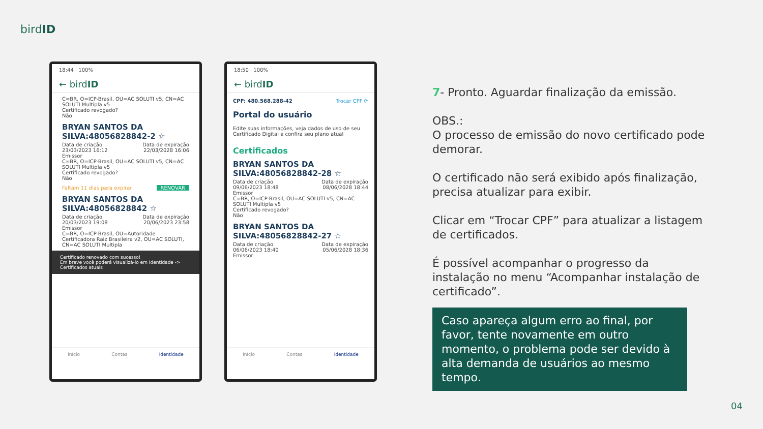birdID
18:44 · 100%
← birdID
C=BR, O=ICP-Brasil, OU=AC SOLUTI v5, CN=AC SOLUTI Multipla v5
Certificado revogado?
Não
BRYAN SANTOS DA SILVA:48056828842-2 ☆
Data de criação Data de expiração
23/03/2023 16:12 22/03/2028 16:06
Emissor
C=BR, O=ICP-Brasil, OU=AC SOLUTI v5, CN=AC SOLUTI Multipla v5
Certificado revogado?
Não
Faltam 11 dias para expirar RENOVAR
BRYAN SANTOS DA SILVA:48056828842 ☆
Data de criação Data de expiração
20/03/2023 19:08 20/06/2023 23:58
Emissor
C=BR, O=ICP-Brasil, OU=Autoridade Certificadora Raiz Brasileira v2, OU=AC SOLUTI, CN=AC SOLUTI Multipla
Certificado renovado com sucesso!
Em breve você poderá visualizá-lo em Identidade -> Certificados atuais
Início Contas Identidade
18:50 · 100%
← birdID
CPF: 480.568.288-42 Trocar CPF ⟳
Portal do usuário
Edite suas informações, veja dados de uso de seu Certificado Digital e confira seu plano atual
Certificados
BRYAN SANTOS DA SILVA:48056828842-28 ☆
Data de criação Data de expiração
09/06/2023 18:48 08/06/2028 18:44
Emissor
C=BR, O=ICP-Brasil, OU=AC SOLUTI v5, CN=AC SOLUTI Multipla v5
Certificado revogado?
Não
BRYAN SANTOS DA SILVA:48056828842-27 ☆
Data de criação Data de expiração
06/06/2023 18:40 05/06/2028 18:36
Emissor
Início Contas Identidade
7- Pronto. Aguardar finalização da emissão.
OBS.:
O processo de emissão do novo certificado pode demorar.
O certificado não será exibido após finalização, precisa atualizar para exibir.
Clicar em “Trocar CPF” para atualizar a listagem de certificados.
É possível acompanhar o progresso da instalação no menu “Acompanhar instalação de certificado”.
Caso apareça algum erro ao final, por favor, tente novamente em outro momento, o problema pode ser devido à alta demanda de usuários ao mesmo tempo.
04